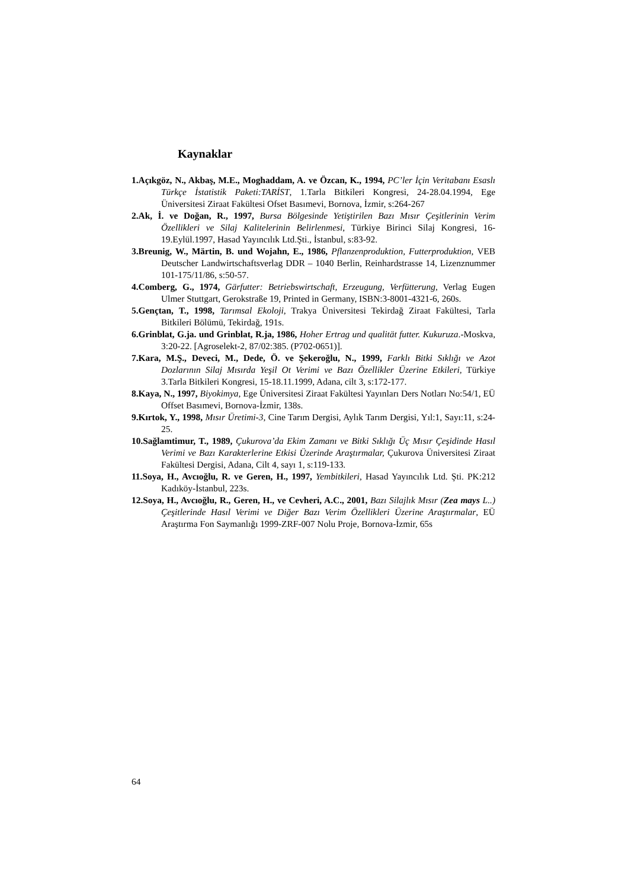Kaynaklar
1.Açıkgöz, N., Akbaş, M.E., Moghaddam, A. ve Özcan, K., 1994, PC’ler İçin Veritabanı Esaslı Türkçe İstatistik Paketi:TARİST, 1.Tarla Bitkileri Kongresi, 24-28.04.1994, Ege Üniversitesi Ziraat Fakültesi Ofset Basımevi, Bornova, İzmir, s:264-267
2.Ak, İ. ve Doğan, R., 1997, Bursa Bölgesinde Yetiştirilen Bazı Mısır Çeşitlerinin Verim Özellikleri ve Silaj Kalitelerinin Belirlenmesi, Türkiye Birinci Silaj Kongresi, 16-19.Eylül.1997, Hasad Yayıncılık Ltd.Şti., İstanbul, s:83-92.
3.Breunig, W., Märtin, B. und Wojahn, E., 1986, Pflanzenproduktion, Futterproduktion, VEB Deutscher Landwirtschaftsverlag DDR – 1040 Berlin, Reinhardstrasse 14, Lizenznummer 101-175/11/86, s:50-57.
4.Comberg, G., 1974, Gärfutter: Betriebswirtschaft, Erzeugung, Verfütterung, Verlag Eugen Ulmer Stuttgart, Gerokstraße 19, Printed in Germany, ISBN:3-8001-4321-6, 260s.
5.Gençtan, T., 1998, Tarımsal Ekoloji, Trakya Üniversitesi Tekirdağ Ziraat Fakültesi, Tarla Bitkileri Bölümü, Tekirdağ, 191s.
6.Grinblat, G.ja. und Grinblat, R.ja, 1986, Hoher Ertrag und qualität futter. Kukuruza.-Moskva, 3:20-22. [Agroselekt-2, 87/02:385. (P702-0651)].
7.Kara, M.Ş., Deveci, M., Dede, Ö. ve Şekeroğlu, N., 1999, Farklı Bitki Sıklığı ve Azot Dozlarının Silaj Mısırda Yeşil Ot Verimi ve Bazı Özellikler Üzerine Etkileri, Türkiye 3.Tarla Bitkileri Kongresi, 15-18.11.1999, Adana, cilt 3, s:172-177.
8.Kaya, N., 1997, Biyokimya, Ege Üniversitesi Ziraat Fakültesi Yayınları Ders Notları No:54/1, EÜ Offset Basımevi, Bornova-İzmir, 138s.
9.Kırtok, Y., 1998, Mısır Üretimi-3, Cine Tarım Dergisi, Aylık Tarım Dergisi, Yıl:1, Sayı:11, s:24-25.
10.Sağlamtimur, T., 1989, Çukurova’da Ekim Zamanı ve Bitki Sıklığı Üç Mısır Çeşidinde Hasıl Verimi ve Bazı Karakterlerine Etkisi Üzerinde Araştırmalar, Çukurova Üniversitesi Ziraat Fakültesi Dergisi, Adana, Cilt 4, sayı 1, s:119-133.
11.Soya, H., Avcıoğlu, R. ve Geren, H., 1997, Yembitkileri, Hasad Yayıncılık Ltd. Şti. PK:212 Kadıköy-İstanbul, 223s.
12.Soya, H., Avcıoğlu, R., Geren, H., ve Cevheri, A.C., 2001, Bazı Silajlık Mısır (Zea mays L..) Çeşitlerinde Hasıl Verimi ve Diğer Bazı Verim Özellikleri Üzerine Araştırmalar, EÜ Araştırma Fon Saymanlığı 1999-ZRF-007 Nolu Proje, Bornova-İzmir, 65s
64